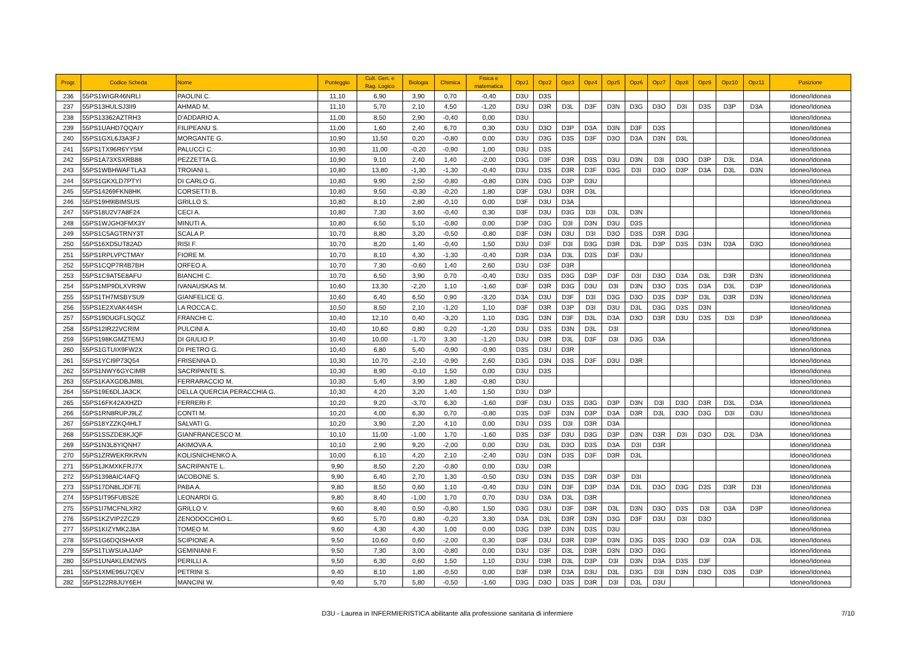| Progr. | Codice Scheda | Nome | Punteggio | Cult. Gen. e Rag. Logico | Biologia | Chimica | Fisica e matematica | Opz1 | Opz2 | Opz3 | Opz4 | Opz5 | Opz6 | Opz7 | Opz8 | Opz9 | Opz10 | Opz11 | Posizione |
| --- | --- | --- | --- | --- | --- | --- | --- | --- | --- | --- | --- | --- | --- | --- | --- | --- | --- | --- | --- |
| 236 | 55PS1WIGR46NRLI | PAOLINI C. | 11,10 | 6,90 | 3,90 | 0,70 | -0,40 | D3U | D3S | | | | | | | | | | Idoneo/Idonea |
| 237 | 55PS13HULSJ3II9 | AHMAD M. | 11,10 | 5,70 | 2,10 | 4,50 | -1,20 | D3U | D3R | D3L | D3F | D3N | D3G | D3O | D3I | D3S | D3P | D3A | Idoneo/Idonea |
| 238 | 55PS13362AZTRH3 | D'ADDARIO A. | 11,00 | 8,50 | 2,90 | -0,40 | 0,00 | D3U | | | | | | | | | | | Idoneo/Idonea |
| 239 | 55PS1UAHD7QQAIY | FILIPEANU S. | 11,00 | 1,60 | 2,40 | 6,70 | 0,30 | D3U | D3O | D3P | D3A | D3N | D3F | D3S | | | | | Idoneo/Idonea |
| 240 | 55PS1GXL6J3A3FJ | MORGANTE G. | 10,90 | 11,50 | 0,20 | -0,80 | 0,00 | D3U | D3G | D3S | D3F | D3O | D3A | D3N | D3L | | | | Idoneo/Idonea |
| 241 | 55PS1TX96R6YY5M | PALUCCI C. | 10,90 | 11,00 | -0,20 | -0,90 | 1,00 | D3U | D3S | | | | | | | | | | Idoneo/Idonea |
| 242 | 55PS1A73XSXRB88 | PEZZETTA G. | 10,90 | 9,10 | 2,40 | 1,40 | -2,00 | D3G | D3F | D3R | D3S | D3U | D3N | D3I | D3O | D3P | D3L | D3A | Idoneo/Idonea |
| 243 | 55PS1WBHWAFTLA3 | TROIANI L. | 10,80 | 13,80 | -1,30 | -1,30 | -0,40 | D3U | D3S | D3R | D3F | D3G | D3I | D3O | D3P | D3A | D3L | D3N | Idoneo/Idonea |
| 244 | 55PS1GKXLD7PTYI | DI CARLO G. | 10,80 | 9,90 | 2,50 | -0,80 | -0,80 | D3N | D3G | D3P | D3U | | | | | | | | Idoneo/Idonea |
| 245 | 55PS14269FKN8HK | CORSETTI B. | 10,80 | 9,50 | -0,30 | -0,20 | 1,80 | D3F | D3U | D3R | D3L | | | | | | | | Idoneo/Idonea |
| 246 | 55PS19H9IBIMSUS | GRILLO S. | 10,80 | 8,10 | 2,80 | -0,10 | 0,00 | D3F | D3U | D3A | | | | | | | | | Idoneo/Idonea |
| 247 | 55PS18U2V7A8F24 | CECI A. | 10,80 | 7,30 | 3,60 | -0,40 | 0,30 | D3F | D3U | D3G | D3I | D3L | D3N | | | | | | Idoneo/Idonea |
| 248 | 55PS1WJGH3FMX3Y | MINUTI A. | 10,80 | 6,50 | 5,10 | -0,80 | 0,00 | D3P | D3G | D3I | D3N | D3U | D3S | | | | | | Idoneo/Idonea |
| 249 | 55PS1C5AGTRNY3T | SCALA P. | 10,70 | 8,80 | 3,20 | -0,50 | -0,80 | D3F | D3N | D3U | D3I | D3O | D3S | D3R | D3G | | | | Idoneo/Idonea |
| 250 | 55PS16XD5UT82AD | RISI F. | 10,70 | 8,20 | 1,40 | -0,40 | 1,50 | D3U | D3F | D3I | D3G | D3R | D3L | D3P | D3S | D3N | D3A | D3O | Idoneo/Idonea |
| 251 | 55PS1RPLVPCTMAY | FIORE M. | 10,70 | 8,10 | 4,30 | -1,30 | -0,40 | D3R | D3A | D3L | D3S | D3F | D3U | | | | | | Idoneo/Idonea |
| 252 | 55PS1CQP7R4B7BH | ORFEO A. | 10,70 | 7,30 | -0,60 | 1,40 | 2,60 | D3U | D3F | D3R | | | | | | | | | Idoneo/Idonea |
| 253 | 55PS1C9AT5E8AFU | BIANCHI C. | 10,70 | 6,50 | 3,90 | 0,70 | -0,40 | D3U | D3S | D3G | D3P | D3F | D3I | D3O | D3A | D3L | D3R | D3N | Idoneo/Idonea |
| 254 | 55PS1MP9DLXVR9W | IVANAUSKAS M. | 10,60 | 13,30 | -2,20 | 1,10 | -1,60 | D3F | D3R | D3G | D3U | D3I | D3N | D3O | D3S | D3A | D3L | D3P | Idoneo/Idonea |
| 255 | 55PS1TH7MSBYSU9 | GIANFELICE G. | 10,60 | 6,40 | 6,50 | 0,90 | -3,20 | D3A | D3U | D3F | D3I | D3G | D3O | D3S | D3P | D3L | D3R | D3N | Idoneo/Idonea |
| 256 | 55PS1E2XVAK44SH | LA ROCCA C. | 10,50 | 8,50 | 2,10 | -1,20 | 1,10 | D3F | D3R | D3P | D3I | D3U | D3L | D3G | D3S | D3N | | | Idoneo/Idonea |
| 257 | 55PS19DUGFLSQGZ | FRANCHI C. | 10,40 | 12,10 | 0,40 | -3,20 | 1,10 | D3G | D3N | D3F | D3L | D3A | D3O | D3R | D3U | D3S | D3I | D3P | Idoneo/Idonea |
| 258 | 55PS12IR22VCRIM | PULCINI A. | 10,40 | 10,60 | 0,80 | 0,20 | -1,20 | D3U | D3S | D3N | D3L | D3I | | | | | | | Idoneo/Idonea |
| 259 | 55PS198KGMZTEMJ | DI GIULIO P. | 10,40 | 10,00 | -1,70 | 3,30 | -1,20 | D3U | D3R | D3L | D3F | D3I | D3G | D3A | | | | | Idoneo/Idonea |
| 260 | 55PS1GTUIX9FW2X | DI PIETRO G. | 10,40 | 6,80 | 5,40 | -0,90 | -0,90 | D3S | D3U | D3R | | | | | | | | | Idoneo/Idonea |
| 261 | 55PS1YCI9P73Q54 | FRISENNA D. | 10,30 | 10,70 | -2,10 | -0,90 | 2,60 | D3G | D3N | D3S | D3F | D3U | D3R | | | | | | Idoneo/Idonea |
| 262 | 55PS1NWY6GYCIMR | SACRIPANTE S. | 10,30 | 8,90 | -0,10 | 1,50 | 0,00 | D3U | D3S | | | | | | | | | | Idoneo/Idonea |
| 263 | 55PS1KAXGDBJM8L | FERRARACCIO M. | 10,30 | 5,40 | 3,90 | 1,80 | -0,80 | D3U | | | | | | | | | | | Idoneo/Idonea |
| 264 | 55PS19E6DLJA3CK | DELLA QUERCIA PERACCHIA G. | 10,30 | 4,20 | 3,20 | 1,40 | 1,50 | D3U | D3P | | | | | | | | | | Idoneo/Idonea |
| 265 | 55PS16FK42AXHZD | FERRERI F. | 10,20 | 9,20 | -3,70 | 6,30 | -1,60 | D3F | D3U | D3S | D3G | D3P | D3N | D3I | D3O | D3R | D3L | D3A | Idoneo/Idonea |
| 266 | 55PS1RN8RUPJ9LZ | CONTI M. | 10,20 | 4,00 | 6,30 | 0,70 | -0,80 | D3S | D3F | D3N | D3P | D3A | D3R | D3L | D3O | D3G | D3I | D3U | Idoneo/Idonea |
| 267 | 55PS18YZZKQ4HLT | SALVATI G. | 10,20 | 3,90 | 2,20 | 4,10 | 0,00 | D3U | D3S | D3I | D3R | D3A | | | | | | | Idoneo/Idonea |
| 268 | 55PS1SSZDE8KJQF | GIANFRANCESCO M. | 10,10 | 11,00 | -1,00 | 1,70 | -1,60 | D3S | D3F | D3U | D3G | D3P | D3N | D3R | D3I | D3O | D3L | D3A | Idoneo/Idonea |
| 269 | 55PS1N3L8YIQNH7 | AKIMOVA A. | 10,10 | 2,90 | 9,20 | -2,00 | 0,00 | D3U | D3L | D3O | D3S | D3A | D3I | D3R | | | | | Idoneo/Idonea |
| 270 | 55PS1ZRWEKRKRVN | KOLISNICHENKO A. | 10,00 | 6,10 | 4,20 | 2,10 | -2,40 | D3U | D3N | D3S | D3F | D3R | D3L | | | | | | Idoneo/Idonea |
| 271 | 55PS1JKMXKFRJ7X | SACRIPANTE L. | 9,90 | 8,50 | 2,20 | -0,80 | 0,00 | D3U | D3R | | | | | | | | | | Idoneo/Idonea |
| 272 | 55PS1398AIC4AFQ | IACOBONE S. | 9,90 | 6,40 | 2,70 | 1,30 | -0,50 | D3U | D3N | D3S | D3R | D3P | D3I | | | | | | Idoneo/Idonea |
| 273 | 55PS17DN8LJDF7E | PABA A. | 9,80 | 8,50 | 0,60 | 1,10 | -0,40 | D3U | D3N | D3F | D3P | D3A | D3L | D3O | D3G | D3S | D3R | D3I | Idoneo/Idonea |
| 274 | 55PS1IT95FUBS2E | LEONARDI G. | 9,80 | 8,40 | -1,00 | 1,70 | 0,70 | D3U | D3A | D3L | D3R | | | | | | | | Idoneo/Idonea |
| 275 | 55PS1I7MCFNLXR2 | GRILLO V. | 9,60 | 8,40 | 0,50 | -0,80 | 1,50 | D3G | D3U | D3F | D3R | D3L | D3N | D3O | D3S | D3I | D3A | D3P | Idoneo/Idonea |
| 276 | 55PS1KZVIP2ZCZ9 | ZENODOCCHIO L. | 9,60 | 5,70 | 0,80 | -0,20 | 3,30 | D3A | D3L | D3R | D3N | D3G | D3F | D3U | D3I | D3O | | | Idoneo/Idonea |
| 277 | 55PS1KIZYMK2J8A | TOMEO M. | 9,60 | 4,30 | 4,30 | 1,00 | 0,00 | D3G | D3P | D3N | D3S | D3U | | | | | | | Idoneo/Idonea |
| 278 | 55PS1G6DQISHAXR | SCIPIONE A. | 9,50 | 10,60 | 0,60 | -2,00 | 0,30 | D3F | D3U | D3R | D3P | D3N | D3G | D3S | D3O | D3I | D3A | D3L | Idoneo/Idonea |
| 279 | 55PS1TLWSUAJJAP | GEMINIANI F. | 9,50 | 7,30 | 3,00 | -0,80 | 0,00 | D3U | D3F | D3L | D3R | D3N | D3O | D3G | | | | | Idoneo/Idonea |
| 280 | 55PS1UNAKLEM2WS | PERILLI A. | 9,50 | 6,30 | 0,60 | 1,50 | 1,10 | D3U | D3R | D3L | D3P | D3I | D3N | D3A | D3S | D3F | | | Idoneo/Idonea |
| 281 | 55PS1XME96U7QEV | PETRINI S. | 9,40 | 8,10 | 1,80 | -0,50 | 0,00 | D3F | D3R | D3A | D3U | D3L | D3G | D3I | D3N | D3O | D3S | D3P | Idoneo/Idonea |
| 282 | 55PS122R8JUY6EH | MANCINI W. | 9,40 | 5,70 | 5,80 | -0,50 | -1,60 | D3G | D3O | D3S | D3R | D3I | D3L | D3U | | | | | Idoneo/Idonea |
D3U - Laurea in INFERMIERISTICA abilitante alla professione sanitaria di infermiere 7/10